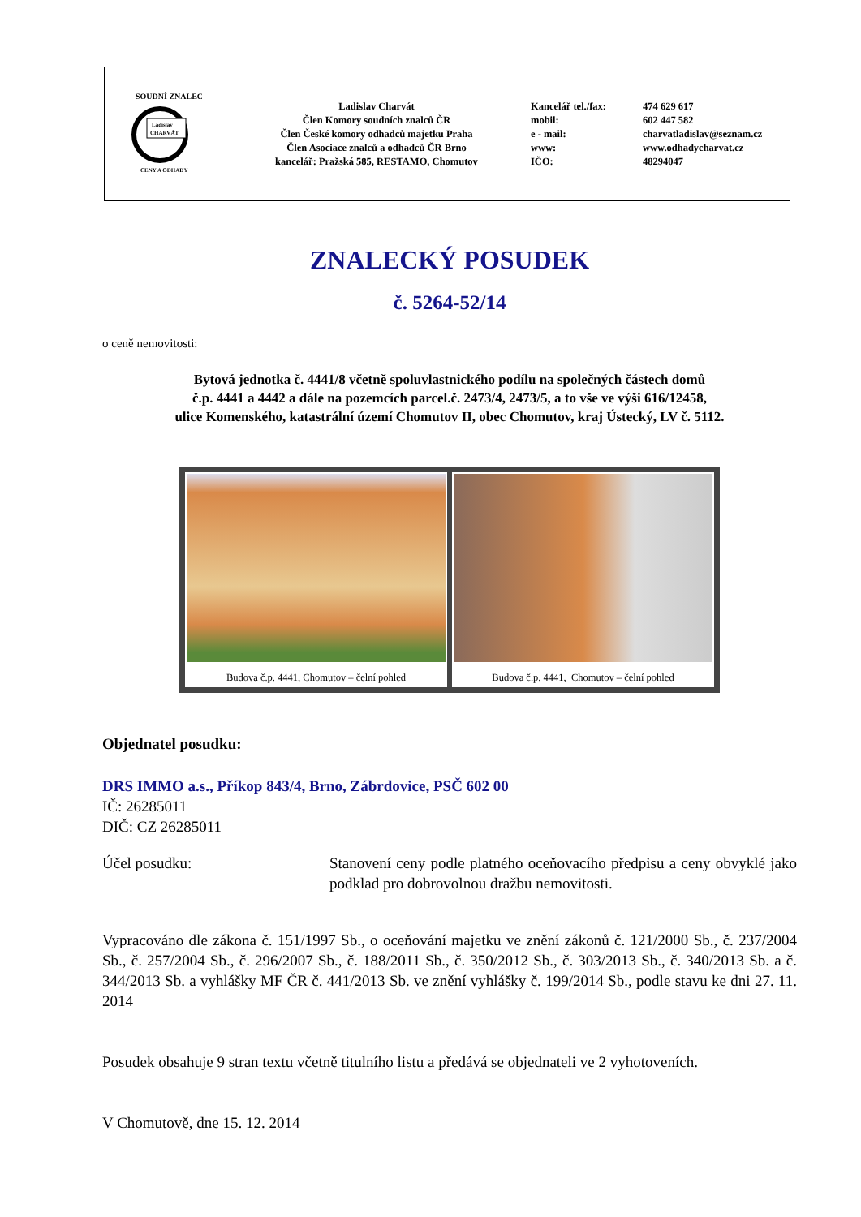SOUDNÍ ZNALEC
Ladislav
CHARVÁT
CENY A ODHADY
Ladislav Charvát
Člen Komory soudních znalců ČR
Člen České komory odhadců majetku Praha
Člen Asociace znalců a odhadců ČR Brno
kancelář: Pražská 585, RESTAMO, Chomutov
Kancelář tel./fax:
mobil:
e - mail:
www:
IČO:
474 629 617
602 447 582
charvatladislav@seznam.cz
www.odhadycharvat.cz
48294047
ZNALECKÝ POSUDEK
č. 5264-52/14
o ceně nemovitosti:
Bytová jednotka č. 4441/8 včetně spoluvlastnického podílu na společných částech domů
č.p. 4441 a 4442 a dále na pozemcích parcel.č. 2473/4, 2473/5, a to vše ve výši 616/12458,
ulice Komenského, katastrální území Chomutov II, obec Chomutov, kraj Ústecký, LV č. 5112.
Budova č.p. 4441, Chomutov – čelní pohled
Budova č.p. 4441, Chomutov – čelní pohled
Objednatel posudku:
DRS IMMO a.s., Příkop 843/4, Brno, Zábrdovice, PSČ 602 00
IČ: 26285011
DIČ: CZ 26285011
Účel posudku: Stanovení ceny podle platného oceňovacího předpisu a ceny obvyklé jako podklad pro dobrovolnou dražbu nemovitosti.
Vypracováno dle zákona č. 151/1997 Sb., o oceňování majetku ve znění zákonů č. 121/2000 Sb., č. 237/2004 Sb., č. 257/2004 Sb., č. 296/2007 Sb., č. 188/2011 Sb., č. 350/2012 Sb., č. 303/2013 Sb., č. 340/2013 Sb. a č. 344/2013 Sb. a vyhlášky MF ČR č. 441/2013 Sb. ve znění vyhlášky č. 199/2014 Sb., podle stavu ke dni 27. 11. 2014
Posudek obsahuje 9 stran textu včetně titulního listu a předává se objednateli ve 2 vyhotoveních.
V Chomutově, dne 15. 12. 2014